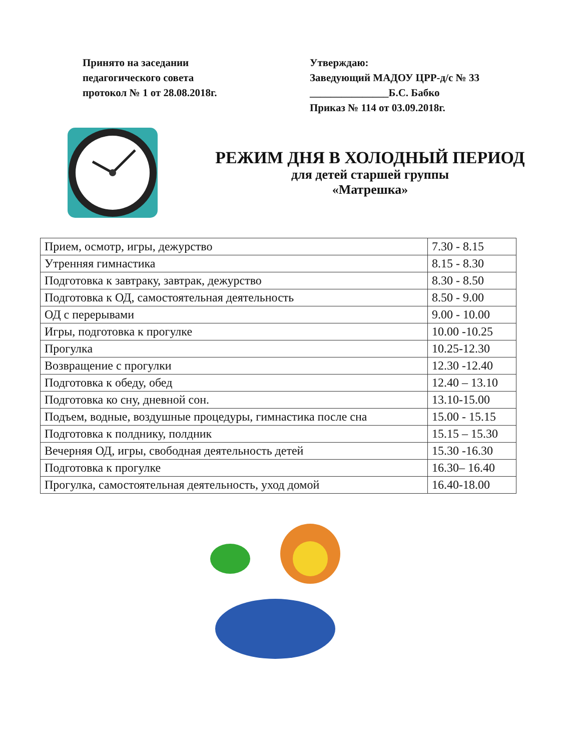Принято на заседании
педагогического совета
протокол № 1 от 28.08.2018г.
Утверждаю:
Заведующий МАДОУ ЦРР-д/с № 33
_______________Б.С. Бабко
Приказ № 114 от 03.09.2018г.
РЕЖИМ ДНЯ В ХОЛОДНЫЙ ПЕРИОД
для детей старшей группы
«Матрешка»
| Прием, осмотр, игры, дежурство | 7.30 - 8.15 |
| Утренняя гимнастика | 8.15 - 8.30 |
| Подготовка к завтраку, завтрак, дежурство | 8.30 - 8.50 |
| Подготовка к ОД, самостоятельная деятельность | 8.50 - 9.00 |
| ОД с перерывами | 9.00 - 10.00 |
| Игры, подготовка к прогулке | 10.00 -10.25 |
| Прогулка | 10.25-12.30 |
| Возвращение с прогулки | 12.30 -12.40 |
| Подготовка к обеду, обед | 12.40 – 13.10 |
| Подготовка ко сну, дневной сон. | 13.10-15.00 |
| Подъем, водные, воздушные процедуры, гимнастика после сна | 15.00 - 15.15 |
| Подготовка к полднику, полдник | 15.15 – 15.30 |
| Вечерняя ОД, игры, свободная деятельность детей | 15.30 -16.30 |
| Подготовка к прогулке | 16.30– 16.40 |
| Прогулка, самостоятельная деятельность, уход домой | 16.40-18.00 |